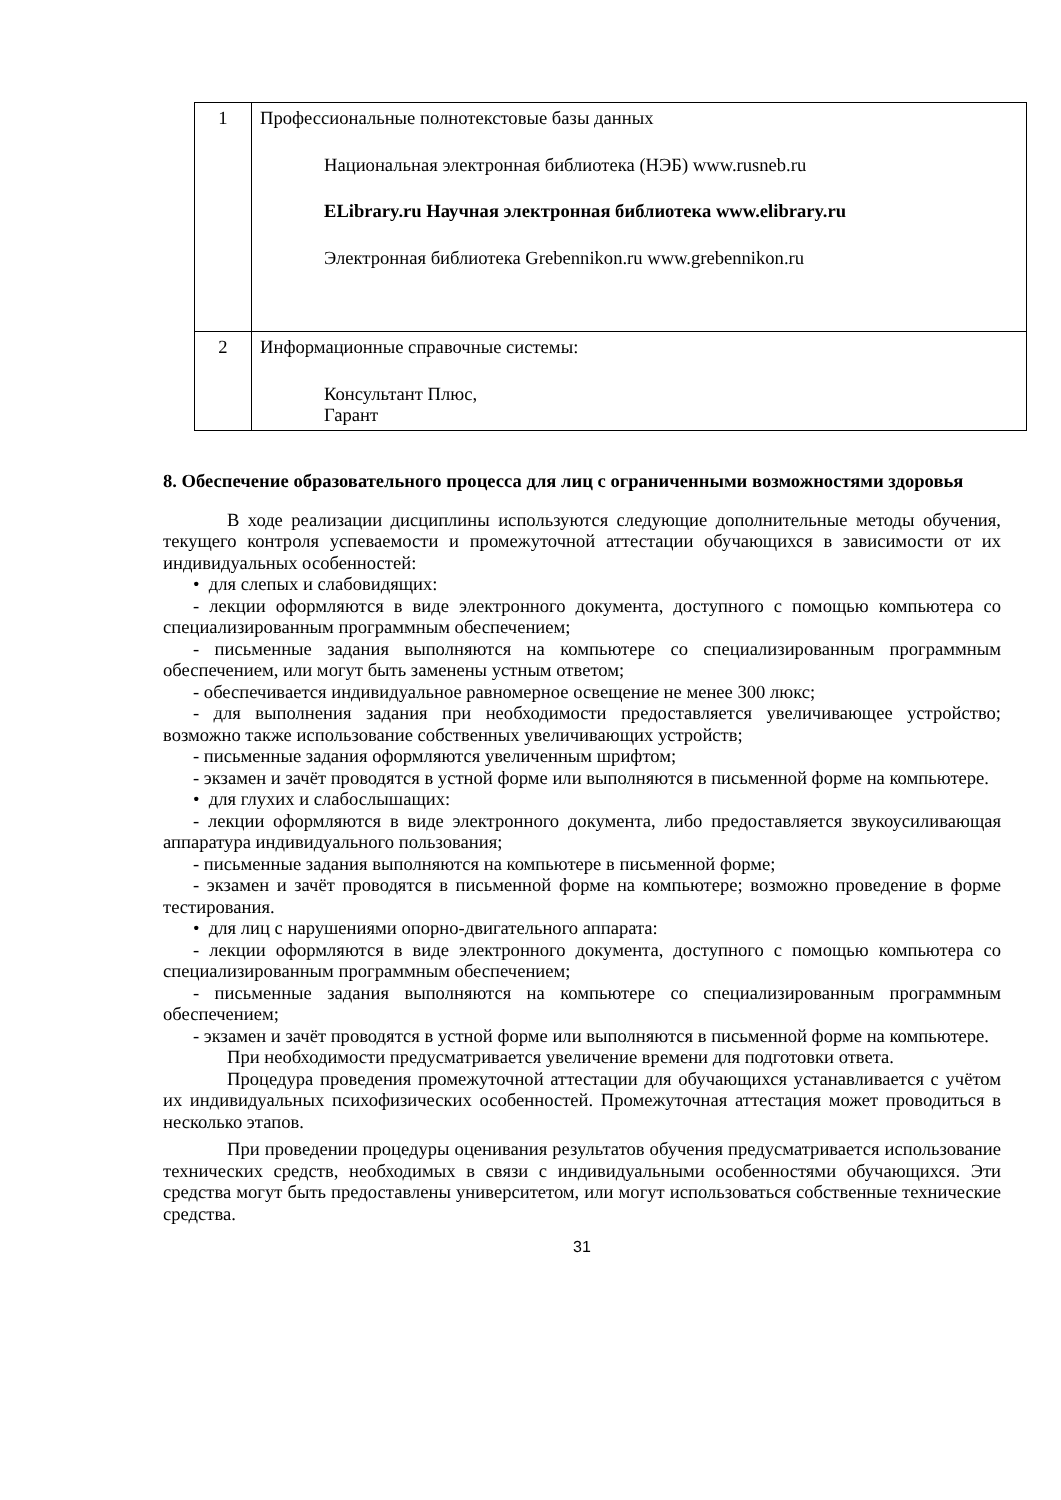| 1 | Профессиональные полнотекстовые базы данных Национальная электронная библиотека (НЭБ) www.rusneb.ru ELibrary.ru Научная электронная библиотека www.elibrary.ru Электронная библиотека Grebennikon.ru www.grebennikon.ru |
| 2 | Информационные справочные системы: Консультант Плюс, Гарант |
8. Обеспечение образовательного процесса для лиц с ограниченными возможностями здоровья
В ходе реализации дисциплины используются следующие дополнительные методы обучения, текущего контроля успеваемости и промежуточной аттестации обучающихся в зависимости от их индивидуальных особенностей:
• для слепых и слабовидящих:
- лекции оформляются в виде электронного документа, доступного с помощью компьютера со специализированным программным обеспечением;
- письменные задания выполняются на компьютере со специализированным программным обеспечением, или могут быть заменены устным ответом;
- обеспечивается индивидуальное равномерное освещение не менее 300 люкс;
- для выполнения задания при необходимости предоставляется увеличивающее устройство; возможно также использование собственных увеличивающих устройств;
- письменные задания оформляются увеличенным шрифтом;
- экзамен и зачёт проводятся в устной форме или выполняются в письменной форме на компьютере.
• для глухих и слабослышащих:
- лекции оформляются в виде электронного документа, либо предоставляется звукоусиливающая аппаратура индивидуального пользования;
- письменные задания выполняются на компьютере в письменной форме;
- экзамен и зачёт проводятся в письменной форме на компьютере; возможно проведение в форме тестирования.
• для лиц с нарушениями опорно-двигательного аппарата:
- лекции оформляются в виде электронного документа, доступного с помощью компьютера со специализированным программным обеспечением;
- письменные задания выполняются на компьютере со специализированным программным обеспечением;
- экзамен и зачёт проводятся в устной форме или выполняются в письменной форме на компьютере.
При необходимости предусматривается увеличение времени для подготовки ответа.
Процедура проведения промежуточной аттестации для обучающихся устанавливается с учётом их индивидуальных психофизических особенностей. Промежуточная аттестация может проводиться в несколько этапов.
При проведении процедуры оценивания результатов обучения предусматривается использование технических средств, необходимых в связи с индивидуальными особенностями обучающихся. Эти средства могут быть предоставлены университетом, или могут использоваться собственные технические средства.
31